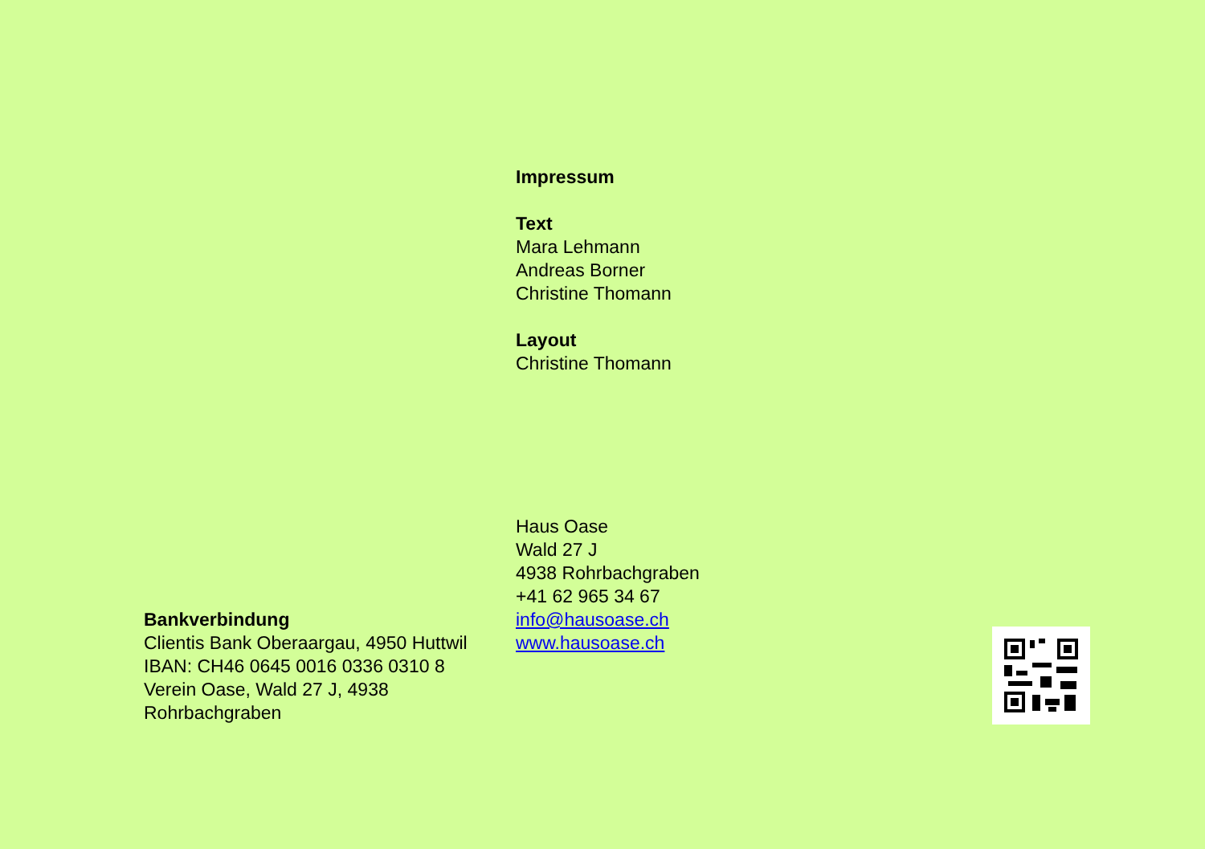Bankverbindung
Clientis Bank Oberaargau, 4950 Huttwil
IBAN: CH46 0645 0016 0336 0310 8
Verein Oase, Wald 27 J, 4938 Rohrbachgraben
Impressum
Text
Mara Lehmann
Andreas Borner
Christine Thomann
Layout
Christine Thomann
Haus Oase
Wald 27 J
4938 Rohrbachgraben
+41 62 965 34 67
info@hausoase.ch
www.hausoase.ch